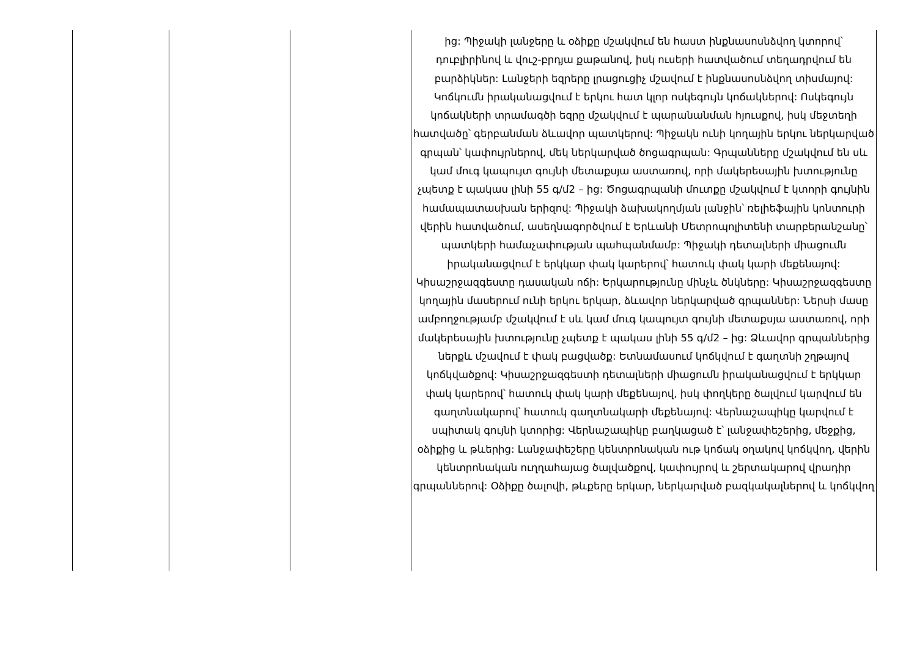| | | | ից: Պիջակի լանջերը և օձիքը մշակվում են հաստ ինքնասոսնձվող կտորով՝ դուբլիրինով և վուշ-բրդյա քաթանով, իսկ ուսերի հատվածում տեղադրվում են բարձիկներ: Լանջերի եզրերը լրացուցիչ մշավում է ինքնասոսնձվող տիսմայով: Կոճկումն իրականացվում է երկու հատ կլոր ոսկեգույն կոճակներով: Ոսկեգույն կոճակների տրամագծի եզրը մշակվում է պարանանման հյուսքով, իսկ մեջտեղի հատվածը՝ գերբանման ձևավոր պատկերով: Պիջակն ունի կողային երկու ներկարված գրպան՝ կափույրներով, մեկ ներկարված ծոցագրպան: Գրպանները մշակվում են սև կամ մուգ կապույտ գույնի մետաքսյա աստառով, որի մակերեսային խտությունը չպետք է պակաս լինի 55 գ/մ2 – ից: Ծոցագրպանի մուտքը մշակվում է կտորի գույնին համապատասխան երիզով: Պիջակի ձախակողմյան լանջին՝ ռելիեֆային կոնտուրի վերին հատվածում, ասեղնագործվում է Երևանի Մետրոպոլիտենի տարբերանշանը՝ պատկերի համաչափության պահպանմամբ: Պիջակի դետալների միացումն իրականացվում է երկկար փակ կարերով՝ հատուկ փակ կարի մեքենայով: Կիսաշրջազգեստը դասական ոճի: Երկարությունը մինչև ծնկները: Կիսաշրջազգեստը կողային մասերում ունի երկու երկար, ձևավոր ներկարված գրպաններ: Ներսի մասը ամբողջությամբ մշակվում է սև կամ մուգ կապույտ գույնի մետաքսյա աստառով, որի մակերեսային խտությունը չպետք է պակաս լինի 55 գ/մ2 – ից: Ձևավոր գրպաններից ներքև մշավում է փակ բացվածք: Ետնամասում կոճկվում է գաղտնի շղթայով կոճկվածքով: Կիսաշրջազգեստի դետալների միացումն իրականացվում է երկկար փակ կարերով՝ հատուկ փակ կարի մեքենայով, իսկ փողկերը ծալվում կարվում են գաղտնակարով՝ հատուկ գաղտնակարի մեքենայով: Վերնաշապիկը կարվում է սպիտակ գույնի կտորից: Վերնաշապիկը բաղկացած է՝ լանջափեշերից, մեջքից, օձիքից և թևերից: Լանջափեշերը կենտրոնական ութ կոճակ օղակով կոճկվող, վերին կենտրոնական ուղղահայաց ծալվածքով, կափույրով և շերտակարով վրադիր գրպաններով: Օձիքը ծալովի, թևքերը երկար, ներկարված բազկակալներով և կոճկվող |